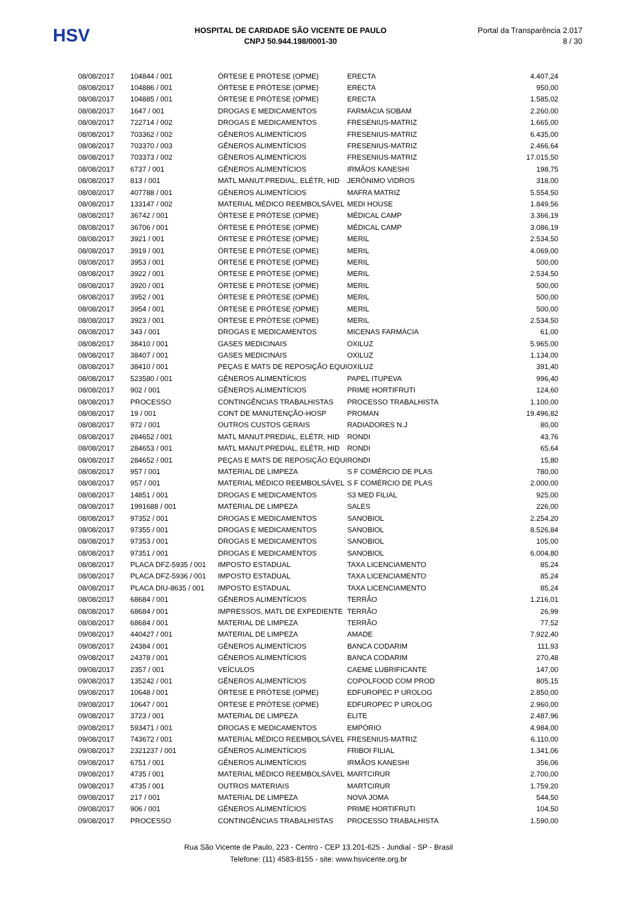HSV
HOSPITAL DE CARIDADE SÃO VICENTE DE PAULO
CNPJ 50.944.198/0001-30
Portal da Transparência 2.017
8 / 30
| 08/08/2017 | 104844 / 001 | ÓRTESE E PRÓTESE (OPME) | ERECTA | 4.407,24 |
| 08/08/2017 | 104886 / 001 | ÓRTESE E PRÓTESE (OPME) | ERECTA | 950,00 |
| 08/08/2017 | 104885 / 001 | ÓRTESE E PRÓTESE (OPME) | ERECTA | 1.585,02 |
| 08/08/2017 | 1647 / 001 | DROGAS E MEDICAMENTOS | FARMÁCIA SOBAM | 2.260,00 |
| 08/08/2017 | 722714 / 002 | DROGAS E MEDICAMENTOS | FRESENIUS-MATRIZ | 1.665,00 |
| 08/08/2017 | 703362 / 002 | GÊNEROS ALIMENTÍCIOS | FRESENIUS-MATRIZ | 6.435,00 |
| 08/08/2017 | 703370 / 003 | GÊNEROS ALIMENTÍCIOS | FRESENIUS-MATRIZ | 2.466,64 |
| 08/08/2017 | 703373 / 002 | GÊNEROS ALIMENTÍCIOS | FRESENIUS-MATRIZ | 17.015,50 |
| 08/08/2017 | 6737 / 001 | GÊNEROS ALIMENTÍCIOS | IRMÃOS KANESHI | 198,75 |
| 08/08/2017 | 813 / 001 | MATL MANUT.PREDIAL, ELÉTR, HID | JERÔNIMO VIDROS | 318,00 |
| 08/08/2017 | 407788 / 001 | GÊNEROS ALIMENTÍCIOS | MAFRA MATRIZ | 5.554,50 |
| 08/08/2017 | 133147 / 002 | MATERIAL MÉDICO REEMBOLSÁVEL | MEDI HOUSE | 1.849,56 |
| 08/08/2017 | 36742 / 001 | ÓRTESE E PRÓTESE (OPME) | MÉDICAL CAMP | 3.366,19 |
| 08/08/2017 | 36706 / 001 | ÓRTESE E PRÓTESE (OPME) | MÉDICAL CAMP | 3.086,19 |
| 08/08/2017 | 3921 / 001 | ÓRTESE E PRÓTESE (OPME) | MERIL | 2.534,50 |
| 08/08/2017 | 3919 / 001 | ÓRTESE E PRÓTESE (OPME) | MERIL | 4.069,00 |
| 08/08/2017 | 3953 / 001 | ÓRTESE E PRÓTESE (OPME) | MERIL | 500,00 |
| 08/08/2017 | 3922 / 001 | ÓRTESE E PRÓTESE (OPME) | MERIL | 2.534,50 |
| 08/08/2017 | 3920 / 001 | ÓRTESE E PRÓTESE (OPME) | MERIL | 500,00 |
| 08/08/2017 | 3952 / 001 | ÓRTESE E PRÓTESE (OPME) | MERIL | 500,00 |
| 08/08/2017 | 3954 / 001 | ÓRTESE E PRÓTESE (OPME) | MERIL | 500,00 |
| 08/08/2017 | 3923 / 001 | ÓRTESE E PRÓTESE (OPME) | MERIL | 2.534,50 |
| 08/08/2017 | 343 / 001 | DROGAS E MEDICAMENTOS | MICENAS FARMÁCIA | 61,00 |
| 08/08/2017 | 38410 / 001 | GASES MEDICINAIS | OXILUZ | 5.965,00 |
| 08/08/2017 | 38407 / 001 | GASES MEDICINAIS | OXILUZ | 1.134,00 |
| 08/08/2017 | 38410 / 001 | PEÇAS E MATS DE REPOSIÇÃO EQUI | OXILUZ | 391,40 |
| 08/08/2017 | 523580 / 001 | GÊNEROS ALIMENTÍCIOS | PAPEL ITUPEVA | 996,40 |
| 08/08/2017 | 902 / 001 | GÊNEROS ALIMENTÍCIOS | PRIME HORTIFRUTI | 124,60 |
| 08/08/2017 | PROCESSO | CONTINGÊNCIAS TRABALHISTAS | PROCESSO TRABALHISTA | 1.100,00 |
| 08/08/2017 | 19 / 001 | CONT DE MANUTENÇÃO-HOSP | PROMAN | 19.496,82 |
| 08/08/2017 | 972 / 001 | OUTROS CUSTOS GERAIS | RADIADORES N.J | 80,00 |
| 08/08/2017 | 284652 / 001 | MATL MANUT.PREDIAL, ELÉTR, HID | RONDI | 43,76 |
| 08/08/2017 | 284653 / 001 | MATL MANUT.PREDIAL, ELÉTR, HID | RONDI | 65,64 |
| 08/08/2017 | 284652 / 001 | PEÇAS E MATS DE REPOSIÇÃO EQUI | RONDI | 15,80 |
| 08/08/2017 | 957 / 001 | MATERIAL DE LIMPEZA | S F COMÉRCIO DE PLAS | 780,00 |
| 08/08/2017 | 957 / 001 | MATERIAL MÉDICO REEMBOLSÁVEL | S F COMÉRCIO DE PLAS | 2.000,00 |
| 08/08/2017 | 14851 / 001 | DROGAS E MEDICAMENTOS | S3 MED FILIAL | 925,00 |
| 08/08/2017 | 1991688 / 001 | MATERIAL DE LIMPEZA | SALES | 226,00 |
| 08/08/2017 | 97352 / 001 | DROGAS E MEDICAMENTOS | SANOBIOL | 2.254,20 |
| 08/08/2017 | 97355 / 001 | DROGAS E MEDICAMENTOS | SANOBIOL | 8.526,84 |
| 08/08/2017 | 97353 / 001 | DROGAS E MEDICAMENTOS | SANOBIOL | 105,00 |
| 08/08/2017 | 97351 / 001 | DROGAS E MEDICAMENTOS | SANOBIOL | 6.004,80 |
| 08/08/2017 | PLACA DFZ-5935 / 001 | IMPOSTO ESTADUAL | TAXA LICENCIAMENTO | 85,24 |
| 08/08/2017 | PLACA DFZ-5936 / 001 | IMPOSTO ESTADUAL | TAXA LICENCIAMENTO | 85,24 |
| 08/08/2017 | PLACA DIU-8635 / 001 | IMPOSTO ESTADUAL | TAXA LICENCIAMENTO | 85,24 |
| 08/08/2017 | 68684 / 001 | GÊNEROS ALIMENTÍCIOS | TERRÃO | 1.216,01 |
| 08/08/2017 | 68684 / 001 | IMPRESSOS, MATL DE EXPEDIENTE | TERRÃO | 26,99 |
| 08/08/2017 | 68684 / 001 | MATERIAL DE LIMPEZA | TERRÃO | 77,52 |
| 09/08/2017 | 440427 / 001 | MATERIAL DE LIMPEZA | AMADE | 7.922,40 |
| 09/08/2017 | 24384 / 001 | GÊNEROS ALIMENTÍCIOS | BANCA CODARIM | 111,93 |
| 09/08/2017 | 24378 / 001 | GÊNEROS ALIMENTÍCIOS | BANCA CODARIM | 270,48 |
| 09/08/2017 | 2357 / 001 | VEÍCULOS | CAEME LUBRIFICANTE | 147,00 |
| 09/08/2017 | 135242 / 001 | GÊNEROS ALIMENTÍCIOS | COPOLFOOD COM PROD | 805,15 |
| 09/08/2017 | 10648 / 001 | ÓRTESE E PRÓTESE (OPME) | EDFUROPEC P UROLOG | 2.850,00 |
| 09/08/2017 | 10647 / 001 | ÓRTESE E PRÓTESE (OPME) | EDFUROPEC P UROLOG | 2.960,00 |
| 09/08/2017 | 3723 / 001 | MATERIAL DE LIMPEZA | ELITE | 2.487,96 |
| 09/08/2017 | 593471 / 001 | DROGAS E MEDICAMENTOS | EMPÓRIO | 4.984,00 |
| 09/08/2017 | 743672 / 001 | MATERIAL MÉDICO REEMBOLSÁVEL | FRESENIUS-MATRIZ | 6.110,00 |
| 09/08/2017 | 2321237 / 001 | GÊNEROS ALIMENTÍCIOS | FRIBOI FILIAL | 1.341,06 |
| 09/08/2017 | 6751 / 001 | GÊNEROS ALIMENTÍCIOS | IRMÃOS KANESHI | 356,06 |
| 09/08/2017 | 4735 / 001 | MATERIAL MÉDICO REEMBOLSÁVEL | MARTCIRUR | 2.700,00 |
| 09/08/2017 | 4735 / 001 | OUTROS MATERIAIS | MARTCIRUR | 1.759,20 |
| 09/08/2017 | 217 / 001 | MATERIAL DE LIMPEZA | NOVA JOMA | 544,50 |
| 09/08/2017 | 906 / 001 | GÊNEROS ALIMENTÍCIOS | PRIME HORTIFRUTI | 104,50 |
| 09/08/2017 | PROCESSO | CONTINGÊNCIAS TRABALHISTAS | PROCESSO TRABALHISTA | 1.590,00 |
Rua São Vicente de Paulo, 223 - Centro - CEP 13.201-625 - Jundiaí - SP - Brasil
Telefone: (11) 4583-8155 - site: www.hsvicente.org.br